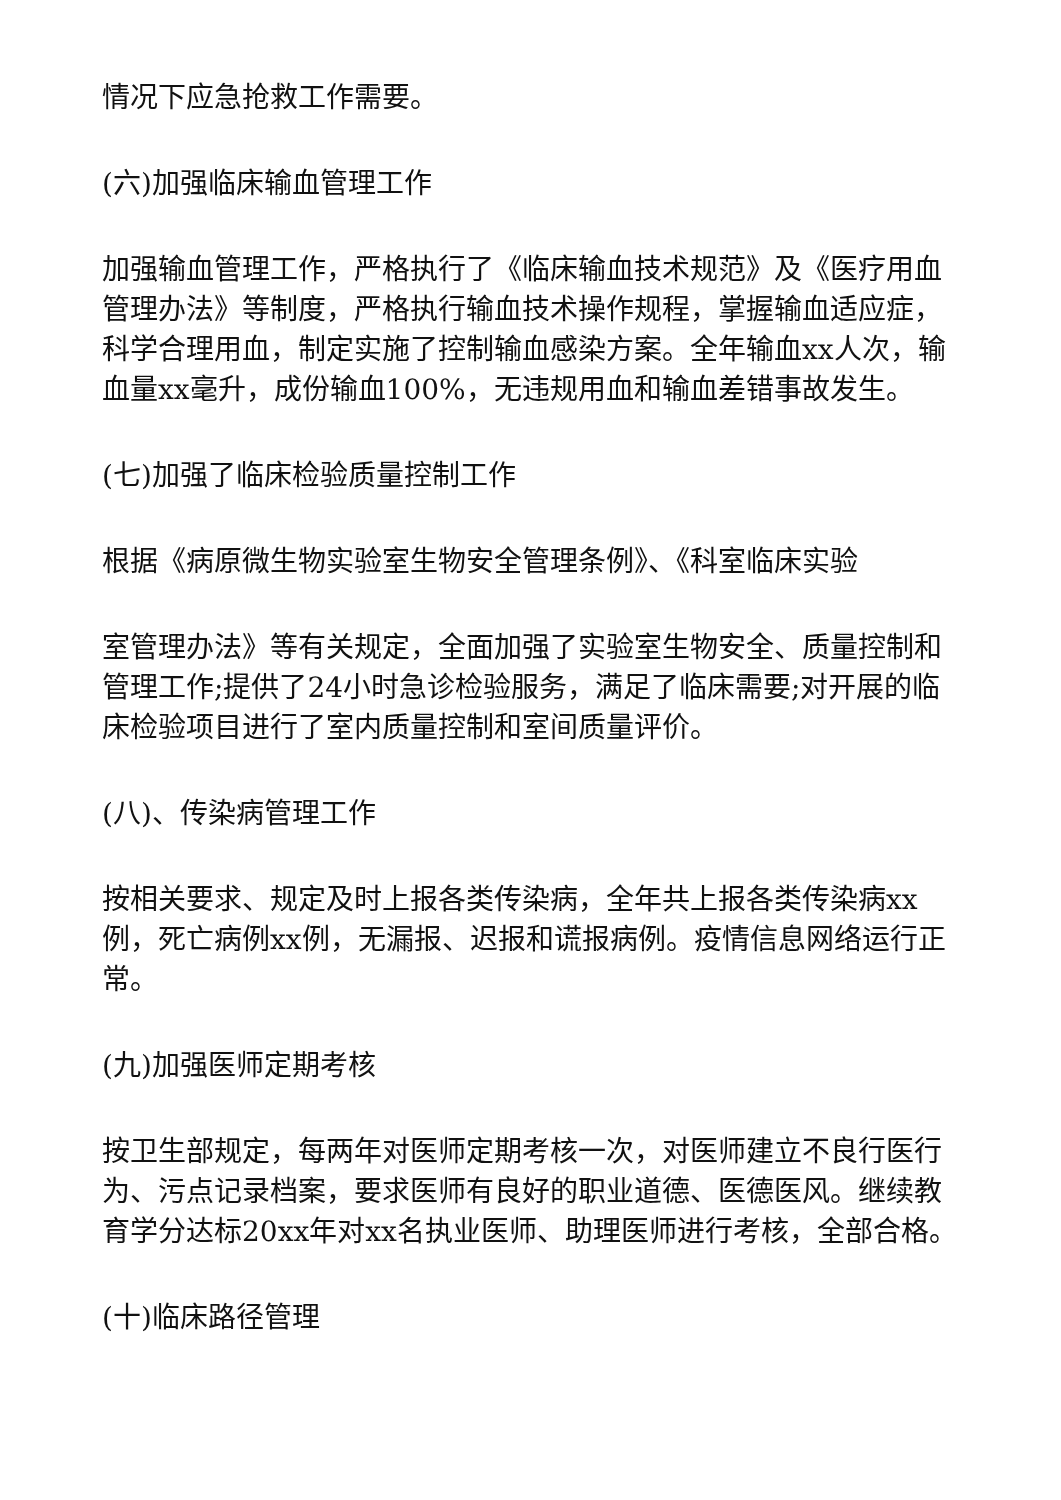情况下应急抢救工作需要。
(六)加强临床输血管理工作
加强输血管理工作，严格执行了《临床输血技术规范》及《医疗用血管理办法》等制度，严格执行输血技术操作规程，掌握输血适应症，科学合理用血，制定实施了控制输血感染方案。全年输血xx人次，输血量xx毫升，成份输血100%，无违规用血和输血差错事故发生。
(七)加强了临床检验质量控制工作
根据《病原微生物实验室生物安全管理条例》、《科室临床实验
室管理办法》等有关规定，全面加强了实验室生物安全、质量控制和管理工作;提供了24小时急诊检验服务，满足了临床需要;对开展的临床检验项目进行了室内质量控制和室间质量评价。
(八)、传染病管理工作
按相关要求、规定及时上报各类传染病，全年共上报各类传染病xx例，死亡病例xx例，无漏报、迟报和谎报病例。疫情信息网络运行正常。
(九)加强医师定期考核
按卫生部规定，每两年对医师定期考核一次，对医师建立不良行医行为、污点记录档案，要求医师有良好的职业道德、医德医风。继续教育学分达标20xx年对xx名执业医师、助理医师进行考核，全部合格。
(十)临床路径管理